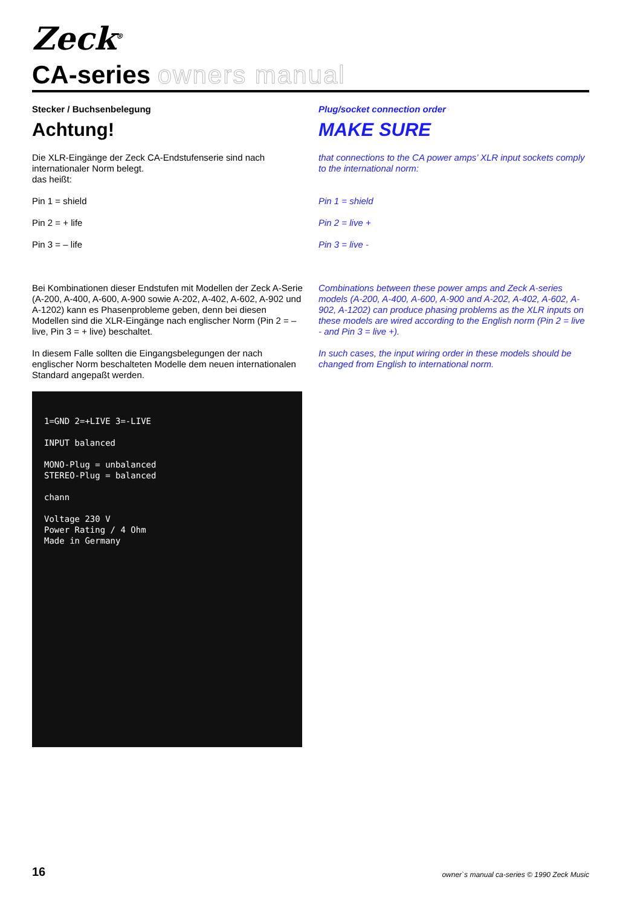Zeck<sup>®</sup>
CA-series owners manual
Stecker / Buchsenbelegung
Achtung!
Die XLR-Eingänge der Zeck CA-Endstufenserie sind nach internationaler Norm belegt.
das heißt:
Pin 1 = shield
Pin 2 = + life
Pin 3 = – life
Bei Kombinationen dieser Endstufen mit Modellen der Zeck A-Serie (A-200, A-400, A-600, A-900 sowie A-202, A-402, A-602, A-902 und A-1202) kann es Phasenprobleme geben, denn bei diesen Modellen sind die XLR-Eingänge nach englischer Norm (Pin 2 = – live, Pin 3 = + live) beschaltet.
In diesem Falle sollten die Eingangsbelegungen der nach englischer Norm beschalteten Modelle dem neuen internationalen Standard angepaßt werden.
1=GND 2=+LIVE 3=-LIVE
INPUT balanced
MONO-Plug = unbalanced
STEREO-Plug = balanced
chann
Voltage 230 V
Power Rating / 4 Ohm
Made in Germany
Plug/socket connection order
MAKE SURE
that connections to the CA power amps’ XLR input sockets comply to the international norm:
Pin 1 = shield
Pin 2 = live +
Pin 3 = live -
Combinations between these power amps and Zeck A-series models (A-200, A-400, A-600, A-900 and A-202, A-402, A-602, A-902, A-1202) can produce phasing problems as the XLR inputs on these models are wired according to the English norm (Pin 2 = live - and Pin 3 = live +).
In such cases, the input wiring order in these models should be changed from English to international norm.
16 owner`s manual ca-series © 1990 Zeck Music